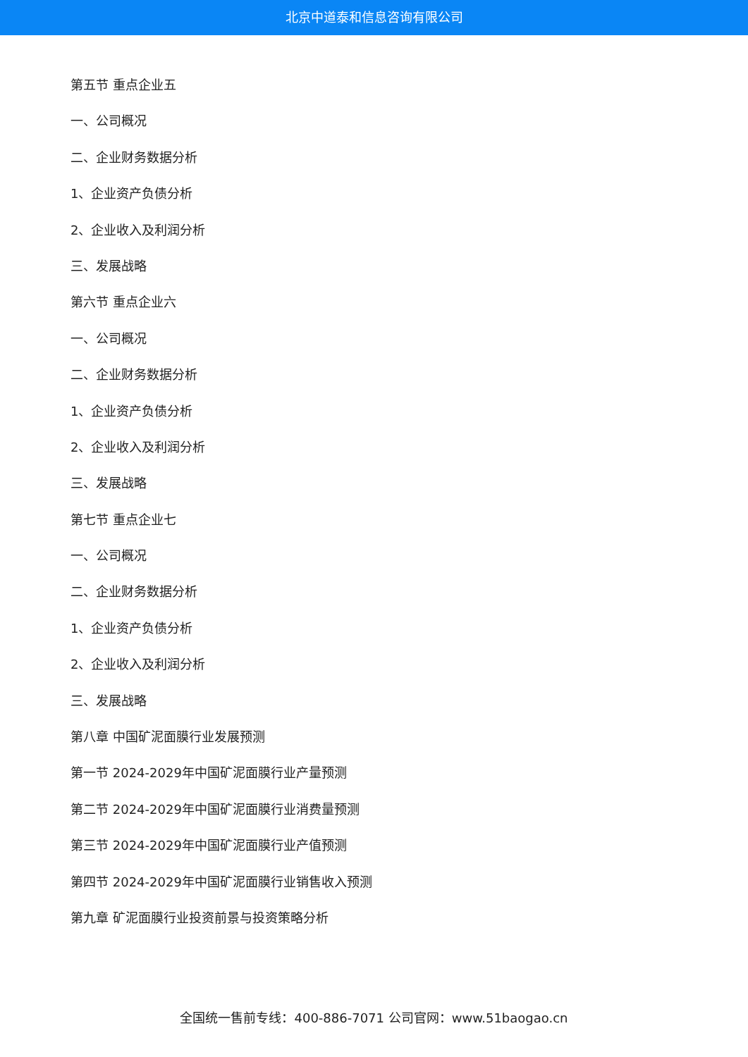北京中道泰和信息咨询有限公司
第五节 重点企业五
一、公司概况
二、企业财务数据分析
1、企业资产负债分析
2、企业收入及利润分析
三、发展战略
第六节 重点企业六
一、公司概况
二、企业财务数据分析
1、企业资产负债分析
2、企业收入及利润分析
三、发展战略
第七节 重点企业七
一、公司概况
二、企业财务数据分析
1、企业资产负债分析
2、企业收入及利润分析
三、发展战略
第八章 中国矿泥面膜行业发展预测
第一节 2024-2029年中国矿泥面膜行业产量预测
第二节 2024-2029年中国矿泥面膜行业消费量预测
第三节 2024-2029年中国矿泥面膜行业产值预测
第四节 2024-2029年中国矿泥面膜行业销售收入预测
第九章 矿泥面膜行业投资前景与投资策略分析
全国统一售前专线：400-886-7071 公司官网：www.51baogao.cn